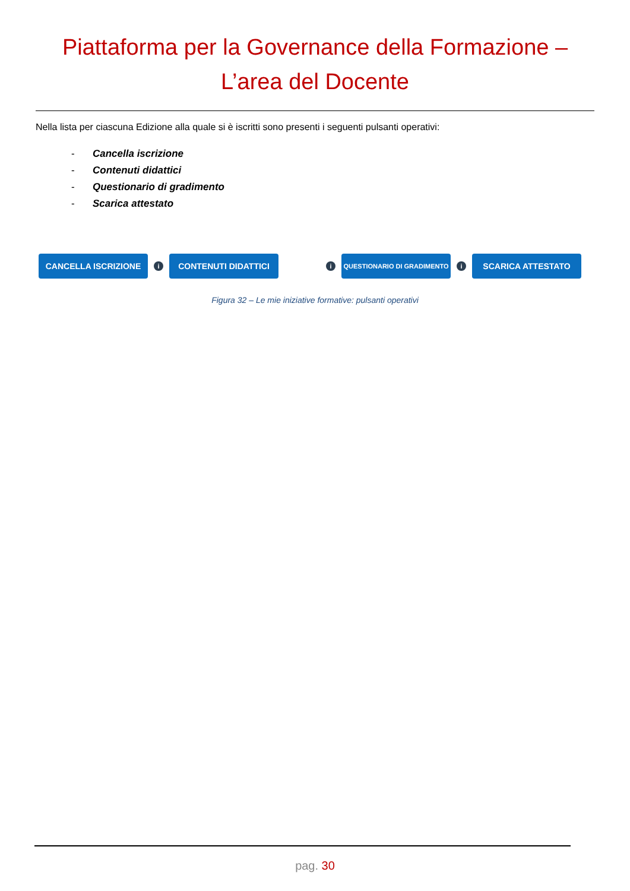Piattaforma per la Governance della Formazione –
L’area del Docente
Nella lista per ciascuna Edizione alla quale si è iscritti sono presenti i seguenti pulsanti operativi:
- Cancella iscrizione
- Contenuti didattici
- Questionario di gradimento
- Scarica attestato
CANCELLA ISCRIZIONE
i
CONTENUTI DIDATTICI
i
QUESTIONARIO DI GRADIMENTO
i
SCARICA ATTESTATO
Figura 32 – Le mie iniziative formative: pulsanti operativi
pag. 30